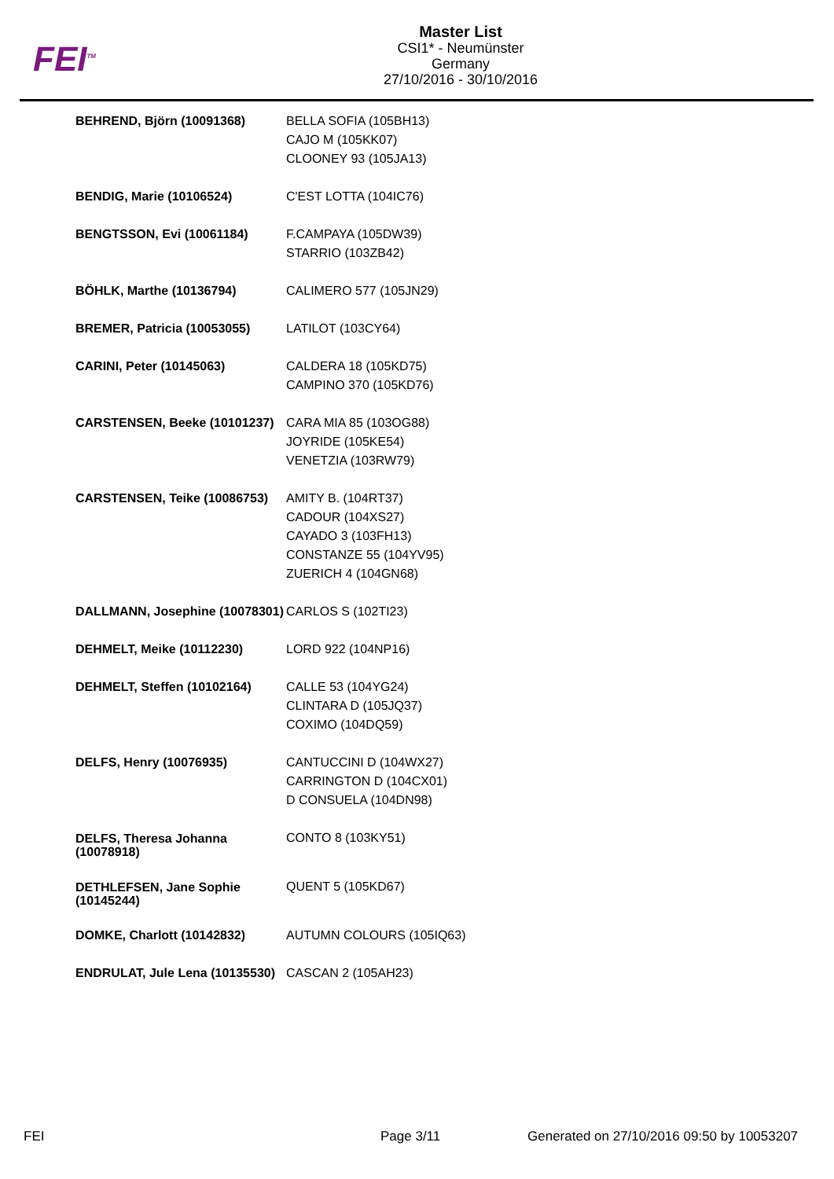FEI<sup>TM</sup>
Master List
CSI1* - Neumünster
Germany
27/10/2016 - 30/10/2016
| BEHREND, Björn (10091368) | BELLA SOFIA (105BH13) CAJO M (105KK07) CLOONEY 93 (105JA13) |
| BENDIG, Marie (10106524) | C'EST LOTTA (104IC76) |
| BENGTSSON, Evi (10061184) | F.CAMPAYA (105DW39) STARRIO (103ZB42) |
| BÖHLK, Marthe (10136794) | CALIMERO 577 (105JN29) |
| BREMER, Patricia (10053055) | LATILOT (103CY64) |
| CARINI, Peter (10145063) | CALDERA 18 (105KD75) CAMPINO 370 (105KD76) |
| CARSTENSEN, Beeke (10101237) | CARA MIA 85 (103OG88) JOYRIDE (105KE54) VENETZIA (103RW79) |
| CARSTENSEN, Teike (10086753) | AMITY B. (104RT37) CADOUR (104XS27) CAYADO 3 (103FH13) CONSTANZE 55 (104YV95) ZUERICH 4 (104GN68) |
| DALLMANN, Josephine (10078301) | CARLOS S (102TI23) |
| DEHMELT, Meike (10112230) | LORD 922 (104NP16) |
| DEHMELT, Steffen (10102164) | CALLE 53 (104YG24) CLINTARA D (105JQ37) COXIMO (104DQ59) |
| DELFS, Henry (10076935) | CANTUCCINI D (104WX27) CARRINGTON D (104CX01) D CONSUELA (104DN98) |
| DELFS, Theresa Johanna (10078918) | CONTO 8 (103KY51) |
| DETHLEFSEN, Jane Sophie (10145244) | QUENT 5 (105KD67) |
| DOMKE, Charlott (10142832) | AUTUMN COLOURS (105IQ63) |
| ENDRULAT, Jule Lena (10135530) | CASCAN 2 (105AH23) |
FEI Page 3/11
Generated on 27/10/2016 09:50 by 10053207